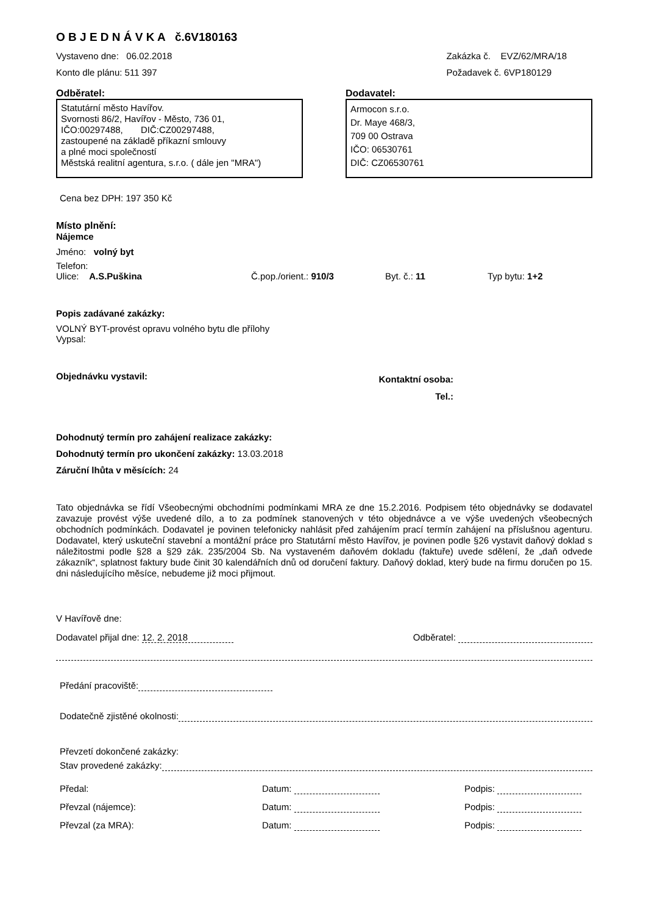O B J E D N Á V K A č.6V180163
Vystaveno dne: 06.02.2018
Konto dle plánu: 511 397
Zakázka č. EVZ/62/MRA/18
Požadavek č. 6VP180129
Odběratel:
Statutární město Havířov.
Svornosti 86/2, Havířov - Město, 736 01,
IČO:00297488, DIČ:CZ00297488,
zastoupené na základě příkazní smlouvy
a plné moci společností
Městská realitní agentura, s.r.o. ( dále jen "MRA")
Dodavatel:
Armocon s.r.o.
Dr. Maye 468/3,
709 00 Ostrava
IČO: 06530761
DIČ: CZ06530761
Cena bez DPH: 197 350 Kč
Místo plnění:
Nájemce
Jméno: volný byt
Telefon:
Ulice: A.S.Puškina Č.pop./orient.: 910/3 Byt. č.: 11 Typ bytu: 1+2
Popis zadávané zakázky:
VOLNÝ BYT-provést opravu volného bytu dle přílohy
Vypsal:
Objednávku vystavil: Kontaktní osoba:
Tel.:
Dohodnutý termín pro zahájení realizace zakázky:
Dohodnutý termín pro ukončení zakázky: 13.03.2018
Záruční lhůta v měsících: 24
Tato objednávka se řídí Všeobecnými obchodními podmínkami MRA ze dne 15.2.2016. Podpisem této objednávky se dodavatel zavazuje provést výše uvedené dílo, a to za podmínek stanovených v této objednávce a ve výše uvedených všeobecných obchodních podmínkách. Dodavatel je povinen telefonicky nahlásit před zahájením prací termín zahájení na příslušnou agenturu. Dodavatel, který uskuteční stavební a montážní práce pro Statutární město Havířov, je povinen podle §26 vystavit daňový doklad s náležitostmi podle §28 a §29 zák. 235/2004 Sb. Na vystaveném daňovém dokladu (faktuře) uvede sdělení, že „daň odvede zákazník“, splatnost faktury bude činit 30 kalendářních dnů od doručení faktury. Daňový doklad, který bude na firmu doručen po 15. dni následujícího měsíce, nebudeme již moci přijmout.
V Havířově dne:
Dodavatel přijal dne: 12. 2. 2018 Odběratel:
Předání pracoviště:
Dodatečně zjistěné okolnosti:
Převzetí dokončené zakázky:
Stav provedené zakázky:
Předal: Datum: Podpis:
Převzal (nájemce): Datum: Podpis:
Převzal (za MRA): Datum: Podpis: